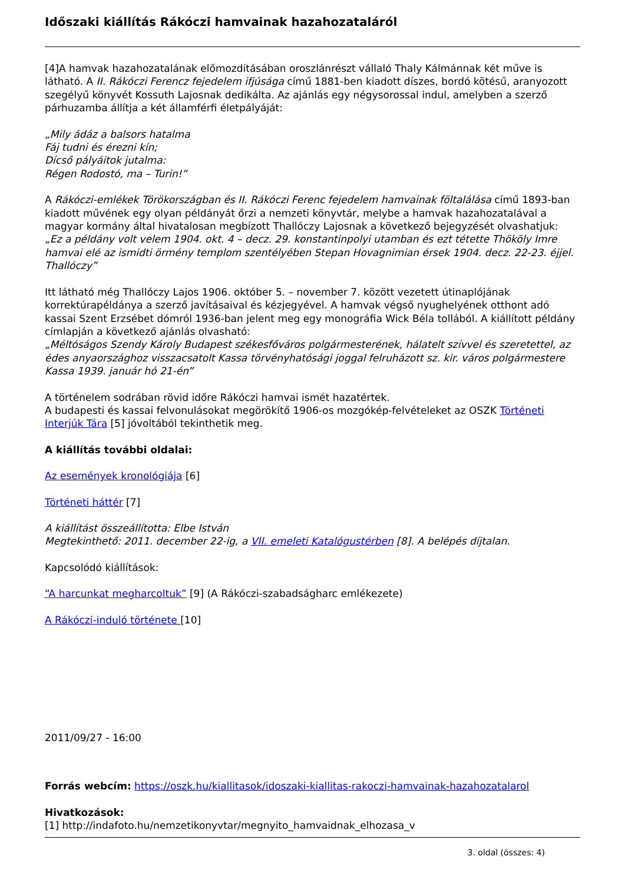Időszaki kiállítás Rákóczi hamvainak hazahozataláról
[4]A hamvak hazahozatalának előmozdításában oroszlánrészt vállaló Thaly Kálmánnak két műve is látható. A II. Rákóczi Ferencz fejedelem ifjúsága című 1881-ben kiadott díszes, bordó kötésű, aranyozott szegélyű könyvét Kossuth Lajosnak dedikálta. Az ajánlás egy négysorossal indul, amelyben a szerző párhuzamba állítja a két államférfi életpályáját:
„Mily ádáz a balsors hatalma
Fáj tudni és érezni kín;
Dícső pályáitok jutalma:
Régen Rodostó, ma – Turin!”
A Rákóczi-emlékek Törökországban és II. Rákóczi Ferenc fejedelem hamvainak föltalálása című 1893-ban kiadott művének egy olyan példányát őrzi a nemzeti könyvtár, melybe a hamvak hazahozatalával a magyar kormány által hivatalosan megbízott Thallóczy Lajosnak a következő bejegyzését olvashatjuk:
„Ez a példány volt velem 1904. okt. 4 – decz. 29. konstantinpolyi utamban és ezt tétette Thököly Imre hamvai elé az ismidti örmény templom szentélyében Stepan Hovagnimian érsek 1904. decz. 22-23. éjjel. Thallóczy”
Itt látható még Thallóczy Lajos 1906. október 5. – november 7. között vezetett útinaplójának korrektúrapéldánya a szerző javításaival és kézjegyével. A hamvak végső nyughelyének otthont adó kassai Szent Erzsébet dómról 1936-ban jelent meg egy monográfia Wick Béla tollából. A kiállított példány címlapján a következő ajánlás olvasható:
„Méltóságos Szendy Károly Budapest székesfőváros polgármesterének, hálatelt szívvel és szeretettel, az édes anyaországhoz visszacsatolt Kassa törvényhatósági joggal felruházott sz. kir. város polgármestere Kassa 1939. január hó 21-én”
A történelem sodrában rövid időre Rákóczi hamvai ismét hazatértek.
A budapesti és kassai felvonulásokat megörökítő 1906-os mozgókép-felvételeket az OSZK Történeti Interjúk Tára [5] jóvoltából tekinthetik meg.
A kiállítás további oldalai:
Az események kronológiája [6]
Történeti háttér [7]
A kiállítást összeállította: Elbe István
Megtekinthető: 2011. december 22-ig, a VII. emeleti Katalógustérben [8]. A belépés díjtalan.
Kapcsolódó kiállítások:
“A harcunkat megharcoltuk” [9] (A Rákóczi-szabadságharc emlékezete)
A Rákóczi-induló története [10]
2011/09/27 - 16:00
Forrás webcím: https://oszk.hu/kiallitasok/idoszaki-kiallitas-rakoczi-hamvainak-hazahozatalarol
Hivatkozások:
[1] http://indafoto.hu/nemzetikonyvtar/megnyito_hamvaidnak_elhozasa_v
3. oldal (összes: 4)